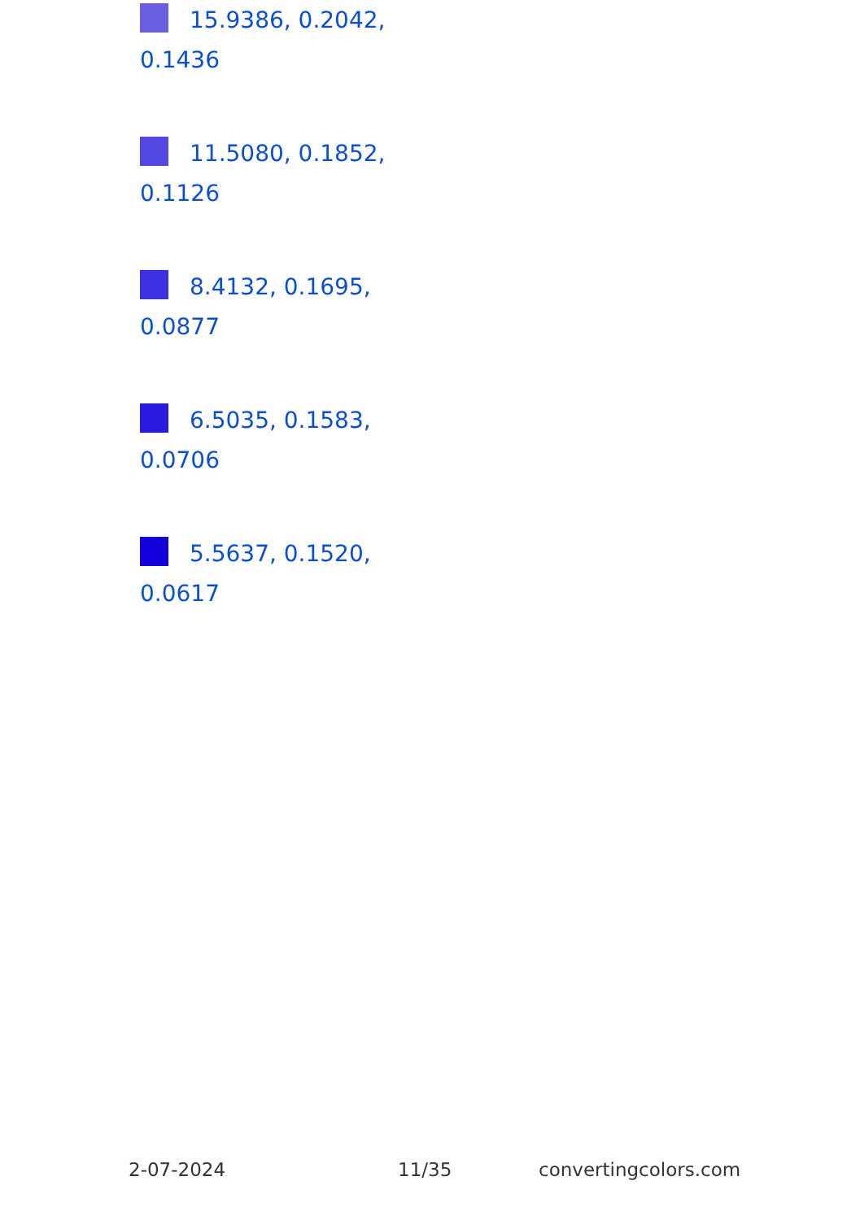15.9386, 0.2042, 0.1436
11.5080, 0.1852, 0.1126
8.4132, 0.1695, 0.0877
6.5035, 0.1583, 0.0706
5.5637, 0.1520, 0.0617
2-07-2024 11/35 convertingcolors.com